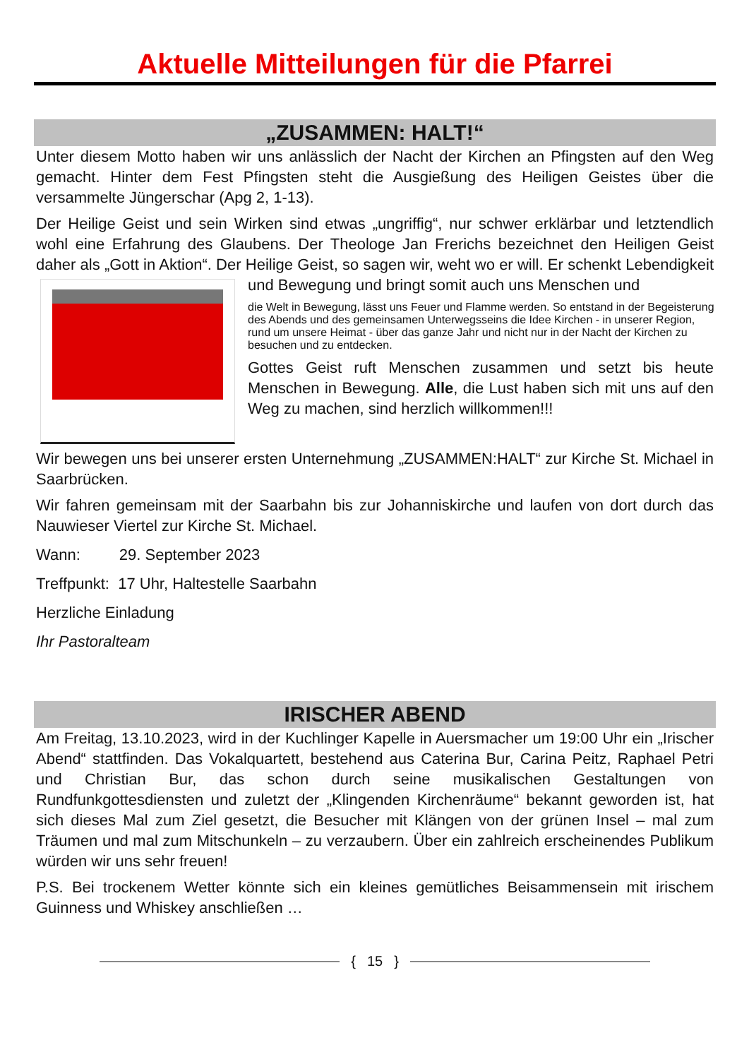Aktuelle Mitteilungen für die Pfarrei
„ZUSAMMEN: HALT!“
Unter diesem Motto haben wir uns anlässlich der Nacht der Kirchen an Pfingsten auf den Weg gemacht. Hinter dem Fest Pfingsten steht die Ausgießung des Heiligen Geistes über die versammelte Jüngerschar (Apg 2, 1-13).
Der Heilige Geist und sein Wirken sind etwas „ungriffig“, nur schwer erklärbar und letztendlich wohl eine Erfahrung des Glaubens. Der Theologe Jan Frerichs bezeichnet den Heiligen Geist daher als „Gott in Aktion“. Der Heilige Geist, so sagen wir, weht wo er will. Er schenkt Lebendigkeit und Bewegung und bringt somit auch uns Menschen und
die Welt in Bewegung, lässt uns Feuer und Flamme werden. So entstand in der Begeisterung des Abends und des gemeinsamen Unterwegsseins die Idee Kirchen - in unserer Region, rund um unsere Heimat - über das ganze Jahr und nicht nur in der Nacht der Kirchen zu besuchen und zu entdecken.
Gottes Geist ruft Menschen zusammen und setzt bis heute Menschen in Bewegung. Alle, die Lust haben sich mit uns auf den Weg zu machen, sind herzlich willkommen!!!
Wir bewegen uns bei unserer ersten Unternehmung „ZUSAMMEN:HALT“ zur Kirche St. Michael in Saarbrücken.
Wir fahren gemeinsam mit der Saarbahn bis zur Johanniskirche und laufen von dort durch das Nauwieser Viertel zur Kirche St. Michael.
Wann: 29. September 2023
Treffpunkt: 17 Uhr, Haltestelle Saarbahn
Herzliche Einladung
Ihr Pastoralteam
IRISCHER ABEND
Am Freitag, 13.10.2023, wird in der Kuchlinger Kapelle in Auersmacher um 19:00 Uhr ein „Irischer Abend“ stattfinden. Das Vokalquartett, bestehend aus Caterina Bur, Carina Peitz, Raphael Petri und Christian Bur, das schon durch seine musikalischen Gestaltungen von Rundfunkgottesdiensten und zuletzt der „Klingenden Kirchenräume“ bekannt geworden ist, hat sich dieses Mal zum Ziel gesetzt, die Besucher mit Klängen von der grünen Insel – mal zum Träumen und mal zum Mitschunkeln – zu verzaubern. Über ein zahlreich erscheinendes Publikum würden wir uns sehr freuen!
P.S. Bei trockenem Wetter könnte sich ein kleines gemütliches Beisammensein mit irischem Guinness und Whiskey anschließen …
{ 15 }